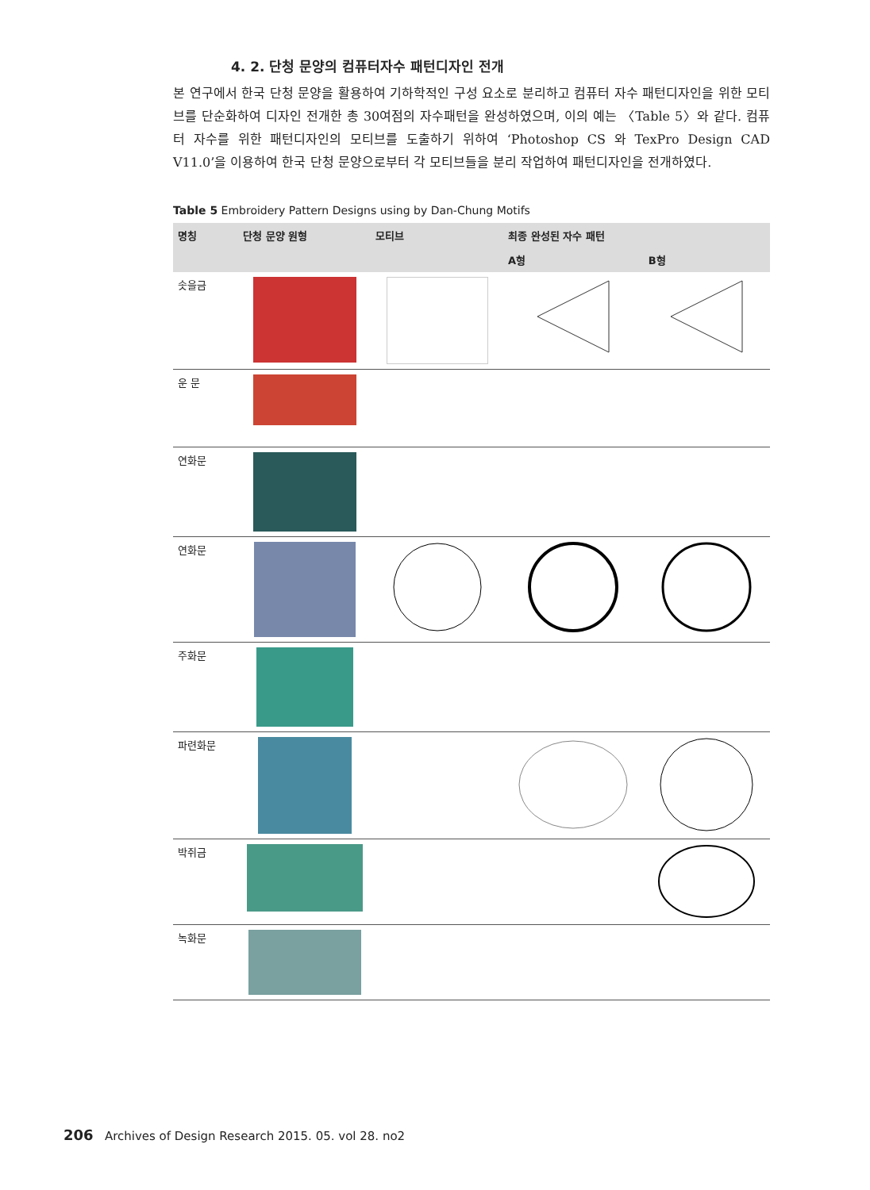4. 2. 단청 문양의 컴퓨터자수 패턴디자인 전개
본 연구에서 한국 단청 문양을 활용하여 기하학적인 구성 요소로 분리하고 컴퓨터 자수 패턴디자인을 위한 모티브를 단순화하여 디자인 전개한 총 30여점의 자수패턴을 완성하였으며, 이의 예는 〈Table 5〉와 같다. 컴퓨터 자수를 위한 패턴디자인의 모티브를 도출하기 위하여 ‘Photoshop CS 와 TexPro Design CAD V11.0’을 이용하여 한국 단청 문양으로부터 각 모티브들을 분리 작업하여 패턴디자인을 전개하였다.
Table 5 Embroidery Pattern Designs using by Dan-Chung Motifs
| 명칭 | 단청 문양 원형 | 모티브 | 최종 완성된 자수 패턴 | |
| --- | --- | --- | --- | --- |
| | | | A형 | B형 |
| 솟을금 | | | | |
| 운 문 | | | | |
| 연화문 | | | | |
| 연화문 | | | | |
| 주화문 | | | | |
| 파련화문 | | | | |
| 박쥐금 | | | | |
| 녹화문 | | | | |
206 Archives of Design Research 2015. 05. vol 28. no2